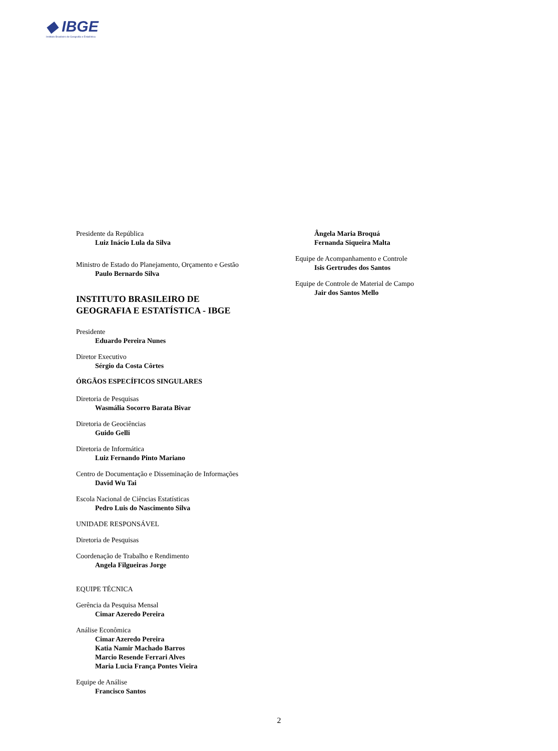◆ IBGE
Instituto Brasileiro de Geografia e Estatística
Presidente da República
Luiz Inácio Lula da Silva
Ministro de Estado do Planejamento, Orçamento e Gestão
Paulo Bernardo Silva
INSTITUTO BRASILEIRO DE
GEOGRAFIA E ESTATÍSTICA - IBGE
Presidente
Eduardo Pereira Nunes
Diretor Executivo
Sérgio da Costa Côrtes
ÓRGÃOS ESPECÍFICOS SINGULARES
Diretoria de Pesquisas
Wasmália Socorro Barata Bivar
Diretoria de Geociências
Guido Gelli
Diretoria de Informática
Luiz Fernando Pinto Mariano
Centro de Documentação e Disseminação de Informações
David Wu Tai
Escola Nacional de Ciências Estatísticas
Pedro Luis do Nascimento Silva
UNIDADE RESPONSÁVEL
Diretoria de Pesquisas
Coordenação de Trabalho e Rendimento
Angela Filgueiras Jorge
EQUIPE TÉCNICA
Gerência da Pesquisa Mensal
Cimar Azeredo Pereira
Análise Econômica
Cimar Azeredo Pereira
Katia Namir Machado Barros
Marcio Resende Ferrari Alves
Maria Lucia França Pontes Vieira
Equipe de Análise
Francisco Santos
Ângela Maria Broquá
Fernanda Siqueira Malta
Equipe de Acompanhamento e Controle
Isis Gertrudes dos Santos
Equipe de Controle de Material de Campo
Jair dos Santos Mello
2